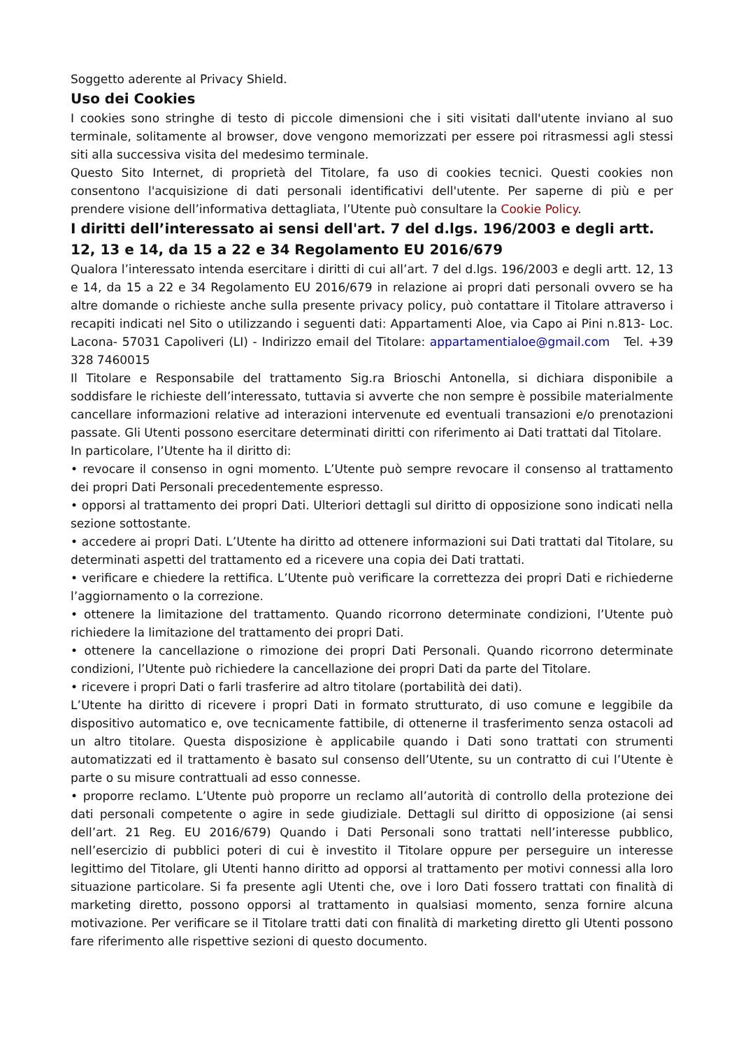Soggetto aderente al Privacy Shield.
Uso dei Cookies
I cookies sono stringhe di testo di piccole dimensioni che i siti visitati dall'utente inviano al suo terminale, solitamente al browser, dove vengono memorizzati per essere poi ritrasmessi agli stessi siti alla successiva visita del medesimo terminale.
Questo Sito Internet, di proprietà del Titolare, fa uso di cookies tecnici. Questi cookies non consentono l'acquisizione di dati personali identificativi dell'utente. Per saperne di più e per prendere visione dell’informativa dettagliata, l’Utente può consultare la Cookie Policy.
I diritti dell’interessato ai sensi dell'art. 7 del d.lgs. 196/2003 e degli artt. 12, 13 e 14, da 15 a 22 e 34 Regolamento EU 2016/679
Qualora l’interessato intenda esercitare i diritti di cui all’art. 7 del d.lgs. 196/2003 e degli artt. 12, 13 e 14, da 15 a 22 e 34 Regolamento EU 2016/679 in relazione ai propri dati personali ovvero se ha altre domande o richieste anche sulla presente privacy policy, può contattare il Titolare attraverso i recapiti indicati nel Sito o utilizzando i seguenti dati: Appartamenti Aloe, via Capo ai Pini n.813- Loc. Lacona- 57031 Capoliveri (LI) - Indirizzo email del Titolare: appartamentialoe@gmail.com Tel. +39 328 7460015
Il Titolare e Responsabile del trattamento Sig.ra Brioschi Antonella, si dichiara disponibile a soddisfare le richieste dell’interessato, tuttavia si avverte che non sempre è possibile materialmente cancellare informazioni relative ad interazioni intervenute ed eventuali transazioni e/o prenotazioni passate. Gli Utenti possono esercitare determinati diritti con riferimento ai Dati trattati dal Titolare.
In particolare, l’Utente ha il diritto di:
• revocare il consenso in ogni momento. L’Utente può sempre revocare il consenso al trattamento dei propri Dati Personali precedentemente espresso.
• opporsi al trattamento dei propri Dati. Ulteriori dettagli sul diritto di opposizione sono indicati nella sezione sottostante.
• accedere ai propri Dati. L’Utente ha diritto ad ottenere informazioni sui Dati trattati dal Titolare, su determinati aspetti del trattamento ed a ricevere una copia dei Dati trattati.
• verificare e chiedere la rettifica. L’Utente può verificare la correttezza dei propri Dati e richiederne l’aggiornamento o la correzione.
• ottenere la limitazione del trattamento. Quando ricorrono determinate condizioni, l’Utente può richiedere la limitazione del trattamento dei propri Dati.
• ottenere la cancellazione o rimozione dei propri Dati Personali. Quando ricorrono determinate condizioni, l’Utente può richiedere la cancellazione dei propri Dati da parte del Titolare.
• ricevere i propri Dati o farli trasferire ad altro titolare (portabilità dei dati).
L’Utente ha diritto di ricevere i propri Dati in formato strutturato, di uso comune e leggibile da dispositivo automatico e, ove tecnicamente fattibile, di ottenerne il trasferimento senza ostacoli ad un altro titolare. Questa disposizione è applicabile quando i Dati sono trattati con strumenti automatizzati ed il trattamento è basato sul consenso dell’Utente, su un contratto di cui l’Utente è parte o su misure contrattuali ad esso connesse.
• proporre reclamo. L’Utente può proporre un reclamo all’autorità di controllo della protezione dei dati personali competente o agire in sede giudiziale. Dettagli sul diritto di opposizione (ai sensi dell’art. 21 Reg. EU 2016/679) Quando i Dati Personali sono trattati nell’interesse pubblico, nell’esercizio di pubblici poteri di cui è investito il Titolare oppure per perseguire un interesse legittimo del Titolare, gli Utenti hanno diritto ad opporsi al trattamento per motivi connessi alla loro situazione particolare. Si fa presente agli Utenti che, ove i loro Dati fossero trattati con finalità di marketing diretto, possono opporsi al trattamento in qualsiasi momento, senza fornire alcuna motivazione. Per verificare se il Titolare tratti dati con finalità di marketing diretto gli Utenti possono fare riferimento alle rispettive sezioni di questo documento.